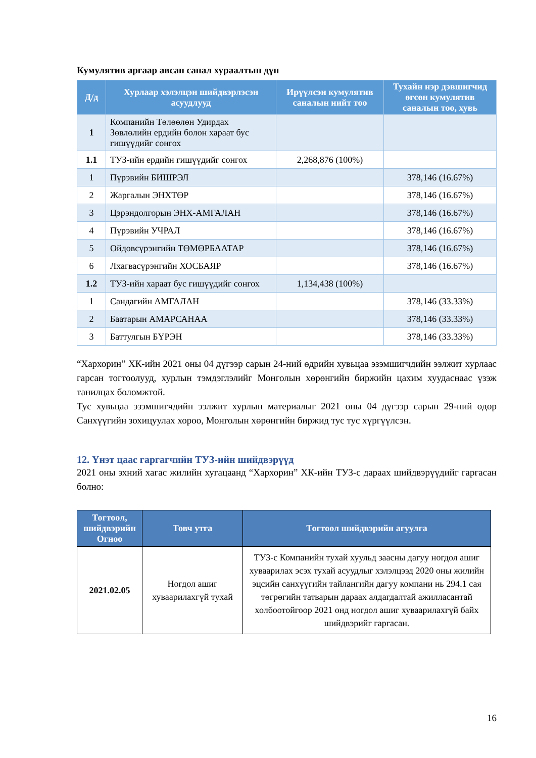Кумулятив аргаар авсан санал хураалтын дүн
| Д/д | Хурлаар хэлэлцэн шийдвэрлэсэн асуудлууд | Ирүүлсэн кумулятив саналын нийт тоо | Тухайн нэр дэвшигчид өгсөн кумулятив саналын тоо, хувь |
| --- | --- | --- | --- |
| 1 | Компанийн Төлөөлөн Удирдах Зөвлөлийн ердийн болон хараат бус гишүүдийг сонгох | | |
| 1.1 | ТУЗ-ийн ердийн гишүүдийг сонгох | 2,268,876 (100%) | |
| 1 | Пүрэвийн БИШРЭЛ | | 378,146 (16.67%) |
| 2 | Жаргалын ЭНХТӨР | | 378,146 (16.67%) |
| 3 | Цэрэндолгорын ЭНХ-АМГАЛАН | | 378,146 (16.67%) |
| 4 | Пүрэвийн УЧРАЛ | | 378,146 (16.67%) |
| 5 | Ойдовсүрэнгийн ТӨМӨРБААТАР | | 378,146 (16.67%) |
| 6 | Лхагвасүрэнгийн ХОСБАЯР | | 378,146 (16.67%) |
| 1.2 | ТУЗ-ийн хараат бус гишүүдийг сонгох | 1,134,438 (100%) | |
| 1 | Сандагийн АМГАЛАН | | 378,146 (33.33%) |
| 2 | Баатарын АМАРСАНАА | | 378,146 (33.33%) |
| 3 | Баттулгын БҮРЭН | | 378,146 (33.33%) |
“Хархорин” ХК-ийн 2021 оны 04 дүгээр сарын 24-ний өдрийн хувьцаа эзэмшигчдийн ээлжит хурлаас гарсан тогтоолууд, хурлын тэмдэглэлийг Монголын хөрөнгийн биржийн цахим хуудаснаас үзэж танилцах боломжтой.
Тус хувьцаа эзэмшигчдийн ээлжит хурлын материалыг 2021 оны 04 дүгээр сарын 29-ний өдөр Санхүүгийн зохицуулах хороо, Монголын хөрөнгийн биржид тус тус хүргүүлсэн.
12. Үнэт цаас гаргагчийн ТУЗ-ийн шийдвэрүүд
2021 оны эхний хагас жилийн хугацаанд “Хархорин” ХК-ийн ТУЗ-с дараах шийдвэрүүдийг гаргасан болно:
| Тогтоол, шийдвэрийн Огноо | Товч утга | Тогтоол шийдвэрийн агуулга |
| --- | --- | --- |
| 2021.02.05 | Ногдол ашиг хуваарилахгүй тухай | ТУЗ-с Компанийн тухай хуульд заасны дагуу ногдол ашиг хуваарилах эсэх тухай асуудлыг хэлэлцээд 2020 оны жилийн эцсийн санхүүгийн тайлангийн дагуу компани нь 294.1 сая төгрөгийн татварын дараах алдагдалтай ажилласантай холбоотойгоор 2021 онд ногдол ашиг хуваарилахгүй байх шийдвэрийг гаргасан. |
16